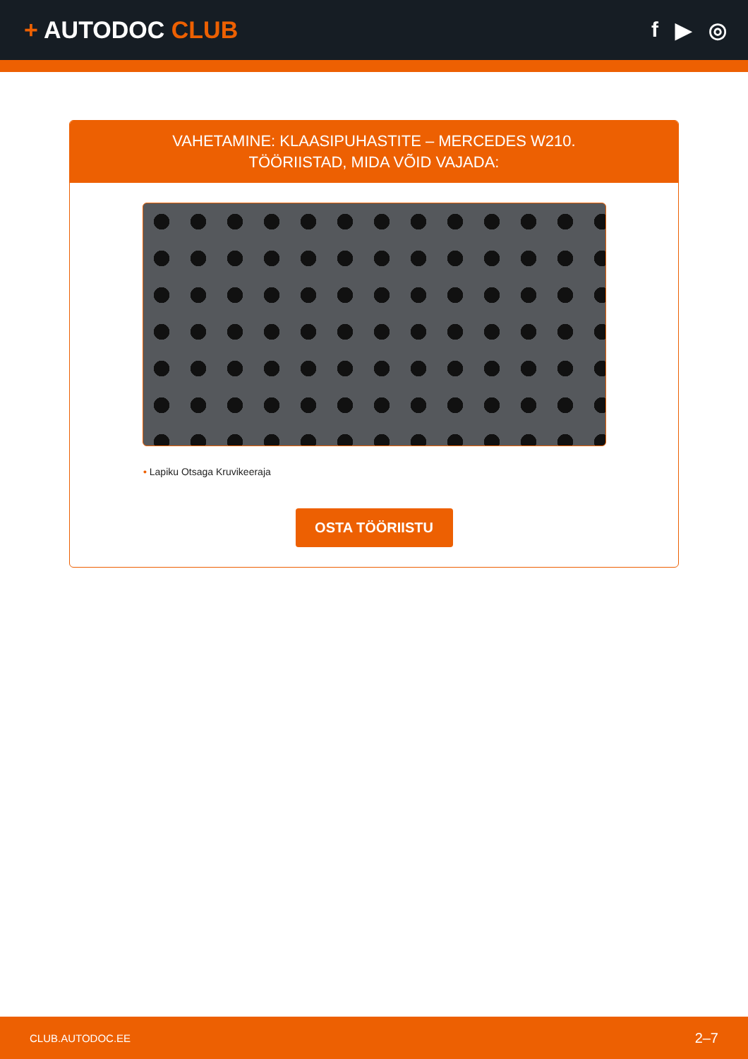+ AUTODOC CLUB f ▶ ◎
VAHETAMINE: KLAASIPUHASTITE – MERCEDES W210.
TÖÖRIISTAD, MIDA VÕID VAJADA:
• Lapiku Otsaga Kruvikeeraja
OSTA TÖÖRIISTU
CLUB.AUTODOC.EE 2–7